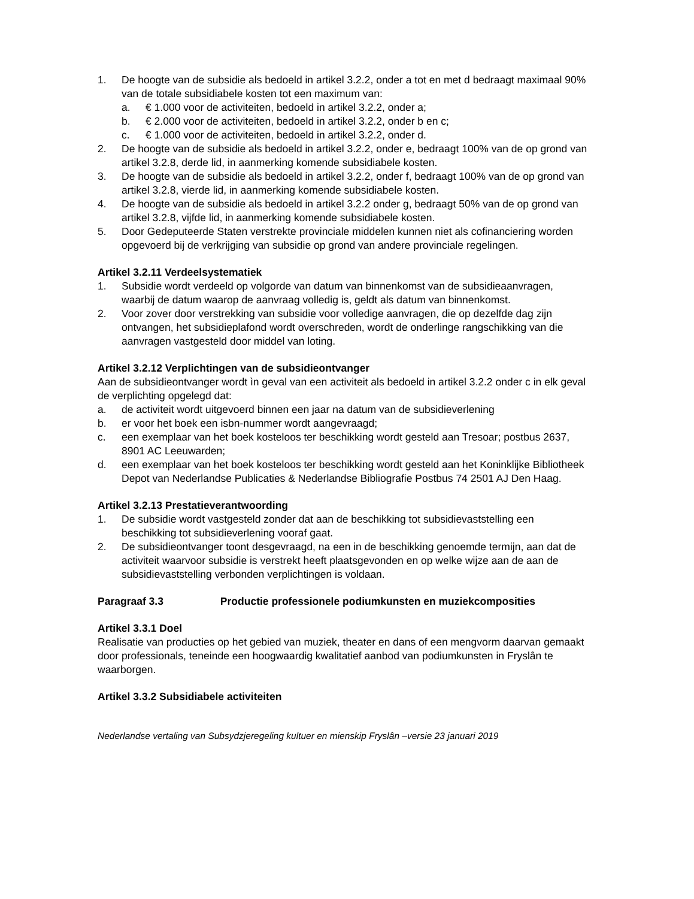1. De hoogte van de subsidie als bedoeld in artikel 3.2.2, onder a tot en met d bedraagt maximaal 90% van de totale subsidiabele kosten tot een maximum van:
a. € 1.000 voor de activiteiten, bedoeld in artikel 3.2.2, onder a;
b. € 2.000 voor de activiteiten, bedoeld in artikel 3.2.2, onder b en c;
c. € 1.000 voor de activiteiten, bedoeld in artikel 3.2.2, onder d.
2. De hoogte van de subsidie als bedoeld in artikel 3.2.2, onder e, bedraagt 100% van de op grond van artikel 3.2.8, derde lid, in aanmerking komende subsidiabele kosten.
3. De hoogte van de subsidie als bedoeld in artikel 3.2.2, onder f, bedraagt 100% van de op grond van artikel 3.2.8, vierde lid, in aanmerking komende subsidiabele kosten.
4. De hoogte van de subsidie als bedoeld in artikel 3.2.2 onder g, bedraagt 50% van de op grond van artikel 3.2.8, vijfde lid, in aanmerking komende subsidiabele kosten.
5. Door Gedeputeerde Staten verstrekte provinciale middelen kunnen niet als cofinanciering worden opgevoerd bij de verkrijging van subsidie op grond van andere provinciale regelingen.
Artikel 3.2.11 Verdeelsystematiek
1. Subsidie wordt verdeeld op volgorde van datum van binnenkomst van de subsidieaanvragen, waarbij de datum waarop de aanvraag volledig is, geldt als datum van binnenkomst.
2. Voor zover door verstrekking van subsidie voor volledige aanvragen, die op dezelfde dag zijn ontvangen, het subsidieplafond wordt overschreden, wordt de onderlinge rangschikking van die aanvragen vastgesteld door middel van loting.
Artikel 3.2.12 Verplichtingen van de subsidieontvanger
Aan de subsidieontvanger wordt ìn geval van een activiteit als bedoeld in artikel 3.2.2 onder c in elk geval de verplichting opgelegd dat:
a. de activiteit wordt uitgevoerd binnen een jaar na datum van de subsidieverlening
b. er voor het boek een isbn-nummer wordt aangevraagd;
c. een exemplaar van het boek kosteloos ter beschikking wordt gesteld aan Tresoar; postbus 2637, 8901 AC Leeuwarden;
d. een exemplaar van het boek kosteloos ter beschikking wordt gesteld aan het Koninklijke Bibliotheek Depot van Nederlandse Publicaties & Nederlandse Bibliografie Postbus 74 2501 AJ Den Haag.
Artikel 3.2.13 Prestatieverantwoording
1. De subsidie wordt vastgesteld zonder dat aan de beschikking tot subsidievaststelling een beschikking tot subsidieverlening vooraf gaat.
2. De subsidieontvanger toont desgevraagd, na een in de beschikking genoemde termijn, aan dat de activiteit waarvoor subsidie is verstrekt heeft plaatsgevonden en op welke wijze aan de aan de subsidievaststelling verbonden verplichtingen is voldaan.
Paragraaf 3.3 Productie professionele podiumkunsten en muziekcomposities
Artikel 3.3.1 Doel
Realisatie van producties op het gebied van muziek, theater en dans of een mengvorm daarvan gemaakt door professionals, teneinde een hoogwaardig kwalitatief aanbod van podiumkunsten in Fryslân te waarborgen.
Artikel 3.3.2 Subsidiabele activiteiten
Nederlandse vertaling van Subsydzjeregeling kultuer en mienskip Fryslân –versie 23 januari 2019